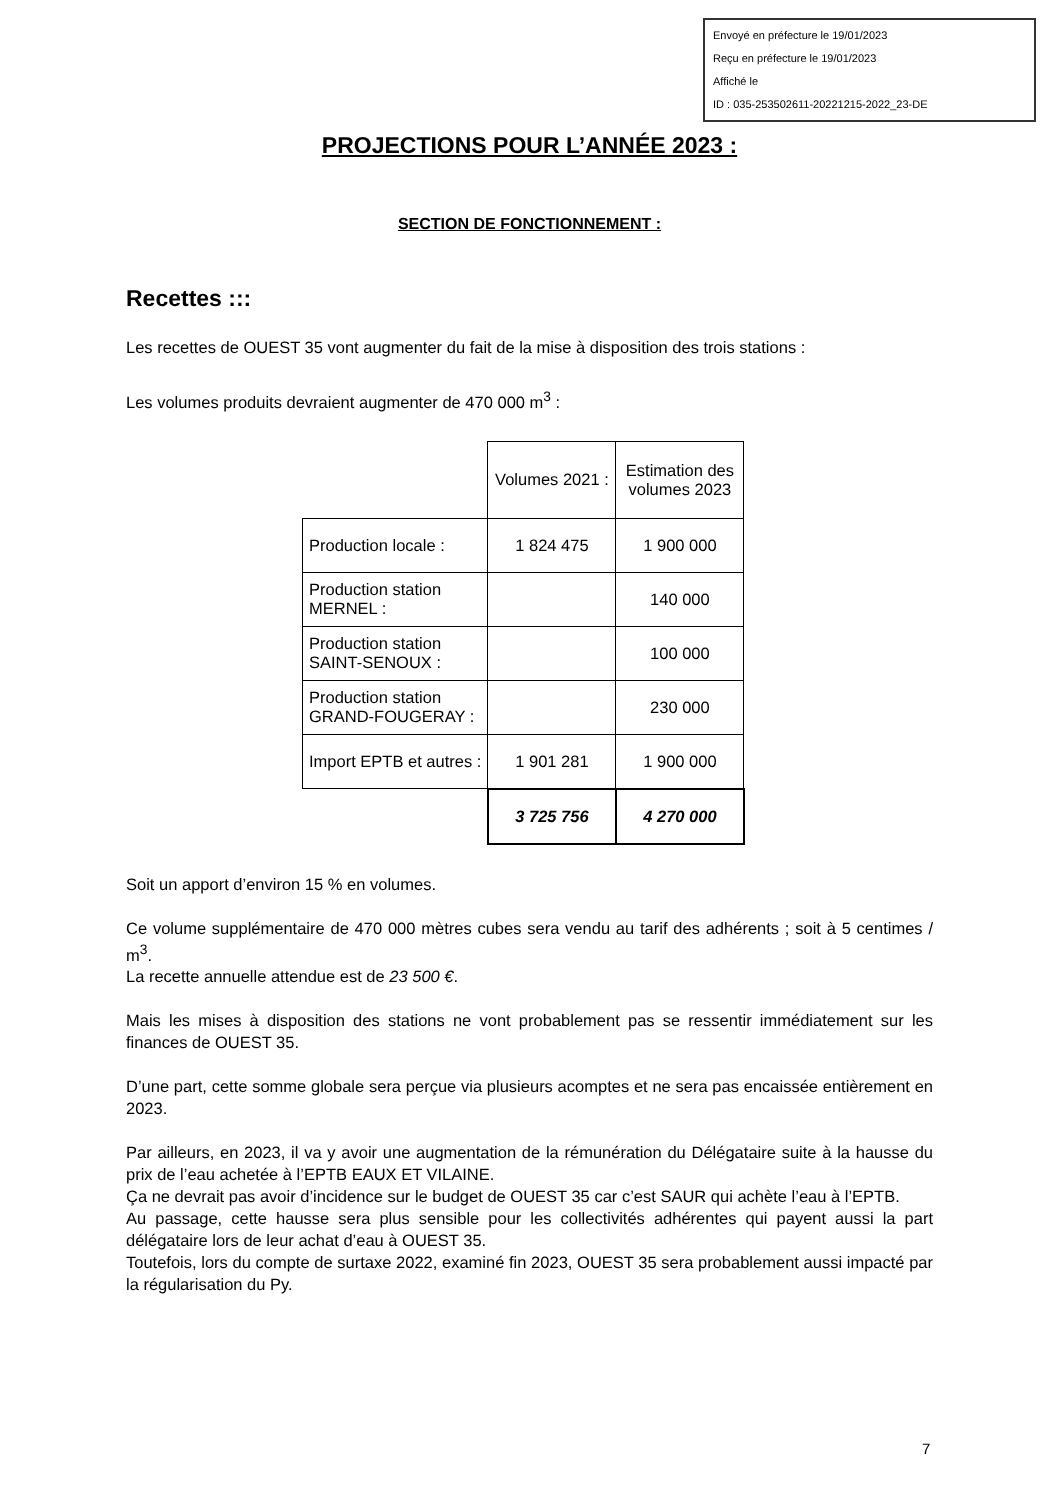Envoyé en préfecture le 19/01/2023
Reçu en préfecture le 19/01/2023
Affiché le
ID : 035-253502611-20221215-2022_23-DE
PROJECTIONS POUR L’ANNÉE 2023 :
SECTION DE FONCTIONNEMENT :
Recettes :::
Les recettes de OUEST 35 vont augmenter du fait de la mise à disposition des trois stations :
Les volumes produits devraient augmenter de 470 000 m<sup>3</sup> :
| | Volumes 2021 : | Estimation des volumes 2023 |
| Production locale : | 1 824 475 | 1 900 000 |
| Production station MERNEL : | | 140 000 |
| Production station SAINT-SENOUX : | | 100 000 |
| Production station GRAND-FOUGERAY : | | 230 000 |
| Import EPTB et autres : | 1 901 281 | 1 900 000 |
| | 3 725 756 | 4 270 000 |
Soit un apport d’environ 15 % en volumes.
Ce volume supplémentaire de 470 000 mètres cubes sera vendu au tarif des adhérents ; soit à 5 centimes / m<sup>3</sup>.
La recette annuelle attendue est de 23 500 €.
Mais les mises à disposition des stations ne vont probablement pas se ressentir immédiatement sur les finances de OUEST 35.
D’une part, cette somme globale sera perçue via plusieurs acomptes et ne sera pas encaissée entièrement en 2023.
Par ailleurs, en 2023, il va y avoir une augmentation de la rémunération du Délégataire suite à la hausse du prix de l’eau achetée à l’EPTB EAUX ET VILAINE.
Ça ne devrait pas avoir d’incidence sur le budget de OUEST 35 car c’est SAUR qui achète l’eau à l’EPTB.
Au passage, cette hausse sera plus sensible pour les collectivités adhérentes qui payent aussi la part délégataire lors de leur achat d’eau à OUEST 35.
Toutefois, lors du compte de surtaxe 2022, examiné fin 2023, OUEST 35 sera probablement aussi impacté par la régularisation du Py.
7